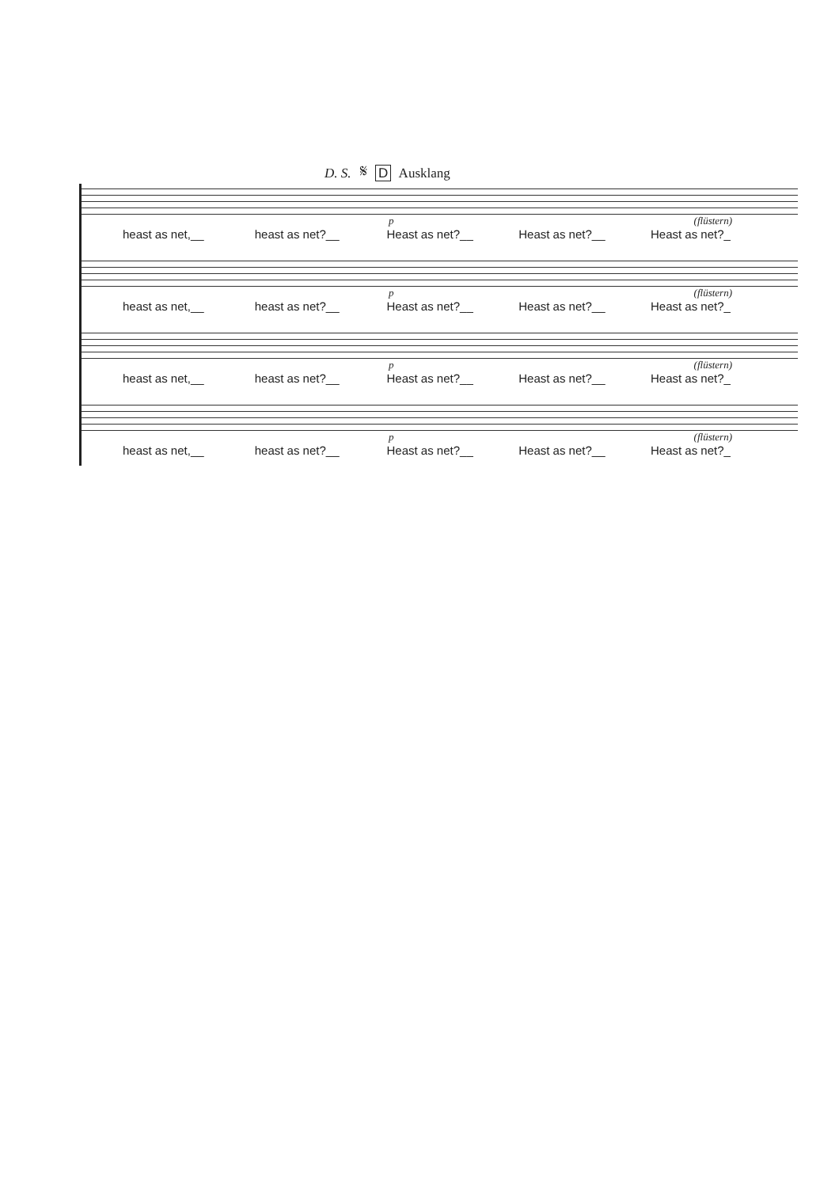D. S. 𝄋 D Ausklang
p (flüstern)
heast as net,__ heast as net?__ Heast as net?__ Heast as net?__ Heast as net?_
p (flüstern)
heast as net,__ heast as net?__ Heast as net?__ Heast as net?__ Heast as net?_
p (flüstern)
heast as net,__ heast as net?__ Heast as net?__ Heast as net?__ Heast as net?_
p (flüstern)
heast as net,__ heast as net?__ Heast as net?__ Heast as net?__ Heast as net?_